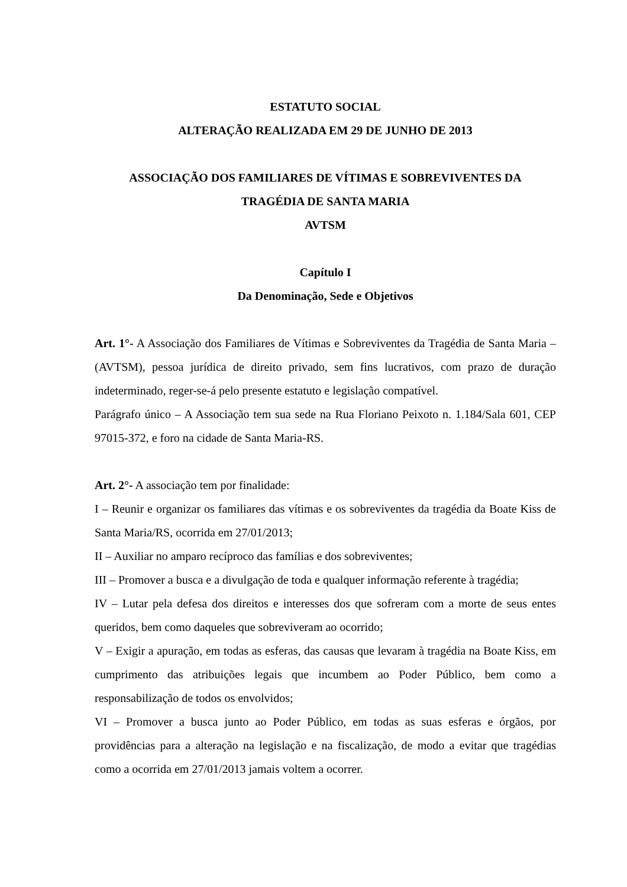ESTATUTO SOCIAL
ALTERAÇÃO REALIZADA EM 29 DE JUNHO DE 2013
ASSOCIAÇÃO DOS FAMILIARES DE VÍTIMAS E SOBREVIVENTES DA
TRAGÉDIA DE SANTA MARIA
AVTSM
Capítulo I
Da Denominação, Sede e Objetivos
Art. 1°- A Associação dos Familiares de Vítimas e Sobreviventes da Tragédia de Santa Maria – (AVTSM), pessoa jurídica de direito privado, sem fins lucrativos, com prazo de duração indeterminado, reger-se-á pelo presente estatuto e legislação compatível.
Parágrafo único – A Associação tem sua sede na Rua Floriano Peixoto n. 1.184/Sala 601, CEP 97015-372, e foro na cidade de Santa Maria-RS.
Art. 2°- A associação tem por finalidade:
I – Reunir e organizar os familiares das vítimas e os sobreviventes da tragédia da Boate Kiss de Santa Maria/RS, ocorrida em 27/01/2013;
II – Auxiliar no amparo recíproco das famílias e dos sobreviventes;
III – Promover a busca e a divulgação de toda e qualquer informação referente à tragédia;
IV – Lutar pela defesa dos direitos e interesses dos que sofreram com a morte de seus entes queridos, bem como daqueles que sobreviveram ao ocorrido;
V – Exigir a apuração, em todas as esferas, das causas que levaram à tragédia na Boate Kiss, em cumprimento das atribuições legais que incumbem ao Poder Público, bem como a responsabilização de todos os envolvidos;
VI – Promover a busca junto ao Poder Público, em todas as suas esferas e órgãos, por providências para a alteração na legislação e na fiscalização, de modo a evitar que tragédias como a ocorrida em 27/01/2013 jamais voltem a ocorrer.